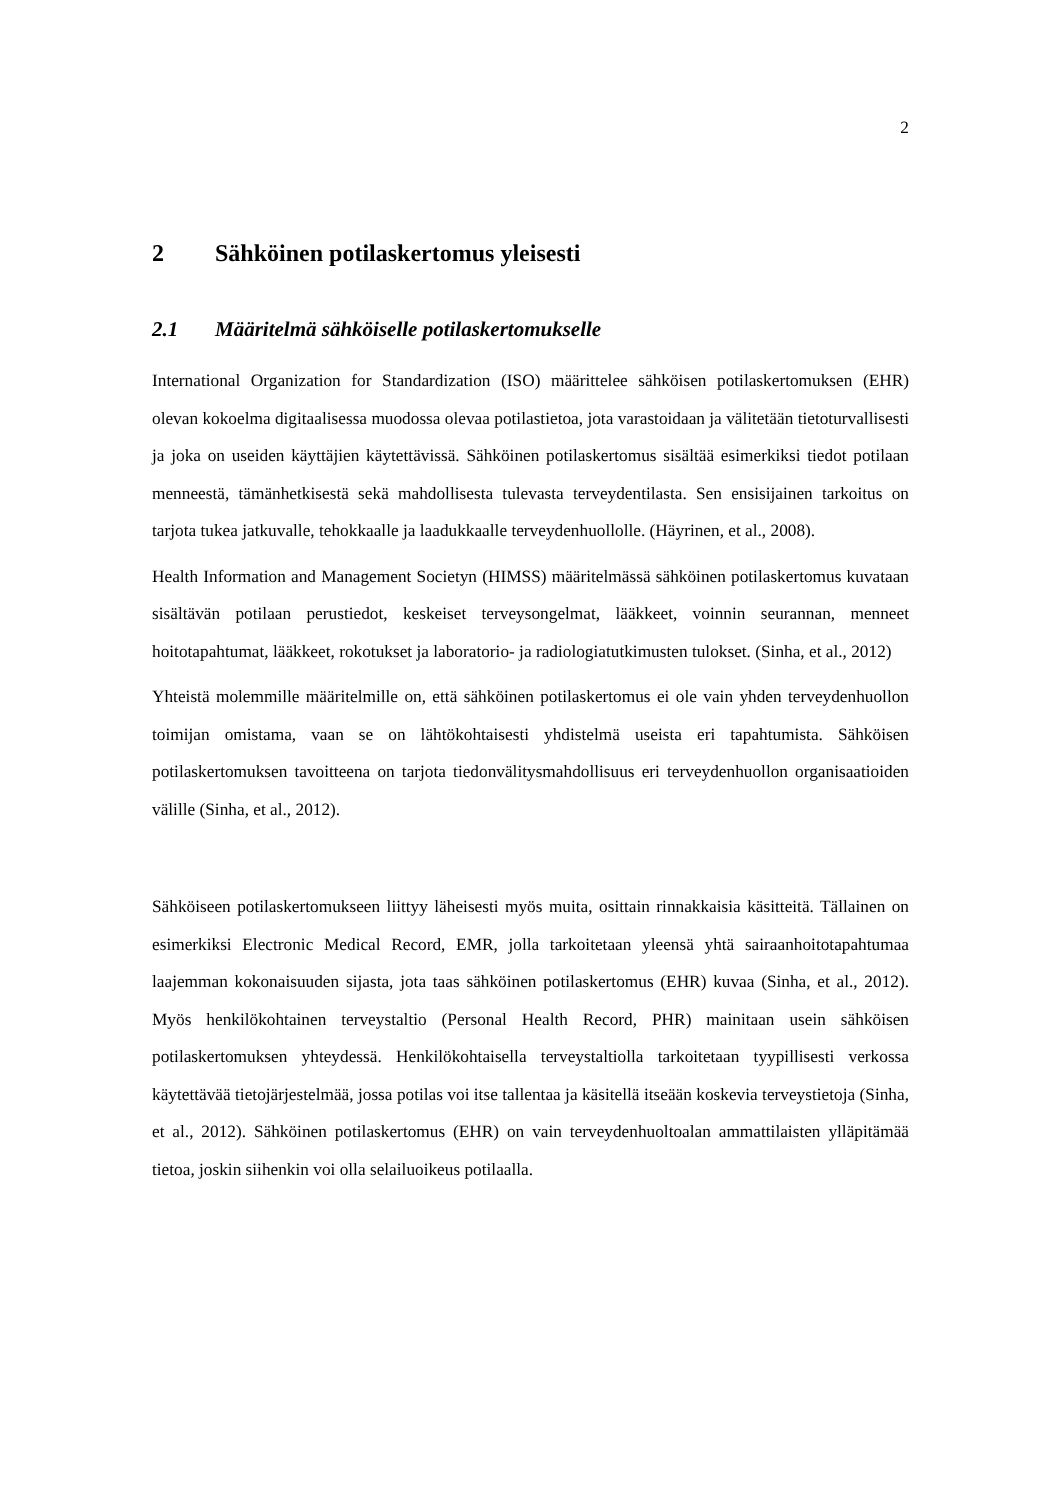2
2 Sähköinen potilaskertomus yleisesti
2.1 Määritelmä sähköiselle potilaskertomukselle
International Organization for Standardization (ISO) määrittelee sähköisen potilaskertomuksen (EHR) olevan kokoelma digitaalisessa muodossa olevaa potilastietoa, jota varastoidaan ja välitetään tietoturvallisesti ja joka on useiden käyttäjien käytettävissä. Sähköinen potilaskertomus sisältää esimerkiksi tiedot potilaan menneestä, tämänhetkisestä sekä mahdollisesta tulevasta terveydentilasta. Sen ensisijainen tarkoitus on tarjota tukea jatkuvalle, tehokkaalle ja laadukkaalle terveydenhuollolle. (Häyrinen, et al., 2008).
Health Information and Management Societyn (HIMSS) määritelmässä sähköinen potilaskertomus kuvataan sisältävän potilaan perustiedot, keskeiset terveysongelmat, lääkkeet, voinnin seurannan, menneet hoitotapahtumat, lääkkeet, rokotukset ja laboratorio- ja radiologiatutkimusten tulokset. (Sinha, et al., 2012)
Yhteistä molemmille määritelmille on, että sähköinen potilaskertomus ei ole vain yhden terveydenhuollon toimijan omistama, vaan se on lähtökohtaisesti yhdistelmä useista eri tapahtumista. Sähköisen potilaskertomuksen tavoitteena on tarjota tiedonvälitysmahdollisuus eri terveydenhuollon organisaatioiden välille (Sinha, et al., 2012).
Sähköiseen potilaskertomukseen liittyy läheisesti myös muita, osittain rinnakkaisia käsitteitä. Tällainen on esimerkiksi Electronic Medical Record, EMR, jolla tarkoitetaan yleensä yhtä sairaanhoitotapahtumaa laajemman kokonaisuuden sijasta, jota taas sähköinen potilaskertomus (EHR) kuvaa (Sinha, et al., 2012). Myös henkilökohtainen terveystaltio (Personal Health Record, PHR) mainitaan usein sähköisen potilaskertomuksen yhteydessä. Henkilökohtaisella terveystaltiolla tarkoitetaan tyypillisesti verkossa käytettävää tietojärjestelmää, jossa potilas voi itse tallentaa ja käsitellä itseään koskevia terveystietoja (Sinha, et al., 2012). Sähköinen potilaskertomus (EHR) on vain terveydenhuoltoalan ammattilaisten ylläpitämää tietoa, joskin siihenkin voi olla selailuoikeus potilaalla.